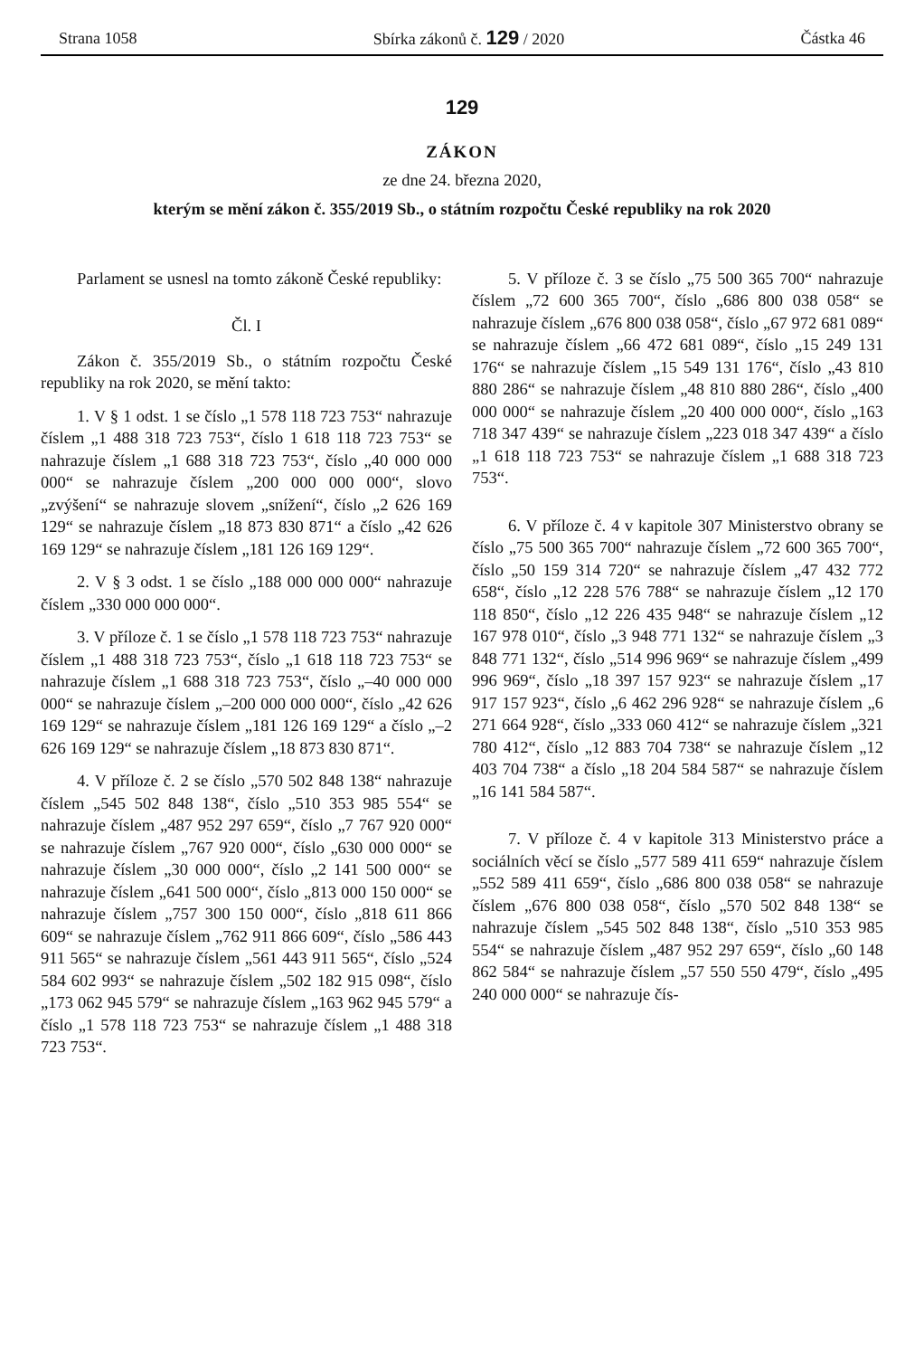Strana 1058 Sbírka zákonů č. 129 / 2020 Částka 46
129
ZÁKON
ze dne 24. března 2020,
kterým se mění zákon č. 355/2019 Sb., o státním rozpočtu České republiky na rok 2020
Parlament se usnesl na tomto zákoně České republiky:
Čl. I
Zákon č. 355/2019 Sb., o státním rozpočtu České republiky na rok 2020, se mění takto:
1. V § 1 odst. 1 se číslo „1 578 118 723 753“ nahrazuje číslem „1 488 318 723 753“, číslo 1 618 118 723 753“ se nahrazuje číslem „1 688 318 723 753“, číslo „40 000 000 000“ se nahrazuje číslem „200 000 000 000“, slovo „zvýšení“ se nahrazuje slovem „snížení“, číslo „2 626 169 129“ se nahrazuje číslem „18 873 830 871“ a číslo „42 626 169 129“ se nahrazuje číslem „181 126 169 129“.
2. V § 3 odst. 1 se číslo „188 000 000 000“ nahrazuje číslem „330 000 000 000“.
3. V příloze č. 1 se číslo „1 578 118 723 753“ nahrazuje číslem „1 488 318 723 753“, číslo „1 618 118 723 753“ se nahrazuje číslem „1 688 318 723 753“, číslo „–40 000 000 000“ se nahrazuje číslem „–200 000 000 000“, číslo „42 626 169 129“ se nahrazuje číslem „181 126 169 129“ a číslo „–2 626 169 129“ se nahrazuje číslem „18 873 830 871“.
4. V příloze č. 2 se číslo „570 502 848 138“ nahrazuje číslem „545 502 848 138“, číslo „510 353 985 554“ se nahrazuje číslem „487 952 297 659“, číslo „7 767 920 000“ se nahrazuje číslem „767 920 000“, číslo „630 000 000“ se nahrazuje číslem „30 000 000“, číslo „2 141 500 000“ se nahrazuje číslem „641 500 000“, číslo „813 000 150 000“ se nahrazuje číslem „757 300 150 000“, číslo „818 611 866 609“ se nahrazuje číslem „762 911 866 609“, číslo „586 443 911 565“ se nahrazuje číslem „561 443 911 565“, číslo „524 584 602 993“ se nahrazuje číslem „502 182 915 098“, číslo „173 062 945 579“ se nahrazuje číslem „163 962 945 579“ a číslo „1 578 118 723 753“ se nahrazuje číslem „1 488 318 723 753“.
5. V příloze č. 3 se číslo „75 500 365 700“ nahrazuje číslem „72 600 365 700“, číslo „686 800 038 058“ se nahrazuje číslem „676 800 038 058“, číslo „67 972 681 089“ se nahrazuje číslem „66 472 681 089“, číslo „15 249 131 176“ se nahrazuje číslem „15 549 131 176“, číslo „43 810 880 286“ se nahrazuje číslem „48 810 880 286“, číslo „400 000 000“ se nahrazuje číslem „20 400 000 000“, číslo „163 718 347 439“ se nahrazuje číslem „223 018 347 439“ a číslo „1 618 118 723 753“ se nahrazuje číslem „1 688 318 723 753“.
6. V příloze č. 4 v kapitole 307 Ministerstvo obrany se číslo „75 500 365 700“ nahrazuje číslem „72 600 365 700“, číslo „50 159 314 720“ se nahrazuje číslem „47 432 772 658“, číslo „12 228 576 788“ se nahrazuje číslem „12 170 118 850“, číslo „12 226 435 948“ se nahrazuje číslem „12 167 978 010“, číslo „3 948 771 132“ se nahrazuje číslem „3 848 771 132“, číslo „514 996 969“ se nahrazuje číslem „499 996 969“, číslo „18 397 157 923“ se nahrazuje číslem „17 917 157 923“, číslo „6 462 296 928“ se nahrazuje číslem „6 271 664 928“, číslo „333 060 412“ se nahrazuje číslem „321 780 412“, číslo „12 883 704 738“ se nahrazuje číslem „12 403 704 738“ a číslo „18 204 584 587“ se nahrazuje číslem „16 141 584 587“.
7. V příloze č. 4 v kapitole 313 Ministerstvo práce a sociálních věcí se číslo „577 589 411 659“ nahrazuje číslem „552 589 411 659“, číslo „686 800 038 058“ se nahrazuje číslem „676 800 038 058“, číslo „570 502 848 138“ se nahrazuje číslem „545 502 848 138“, číslo „510 353 985 554“ se nahrazuje číslem „487 952 297 659“, číslo „60 148 862 584“ se nahrazuje číslem „57 550 550 479“, číslo „495 240 000 000“ se nahrazuje čís-